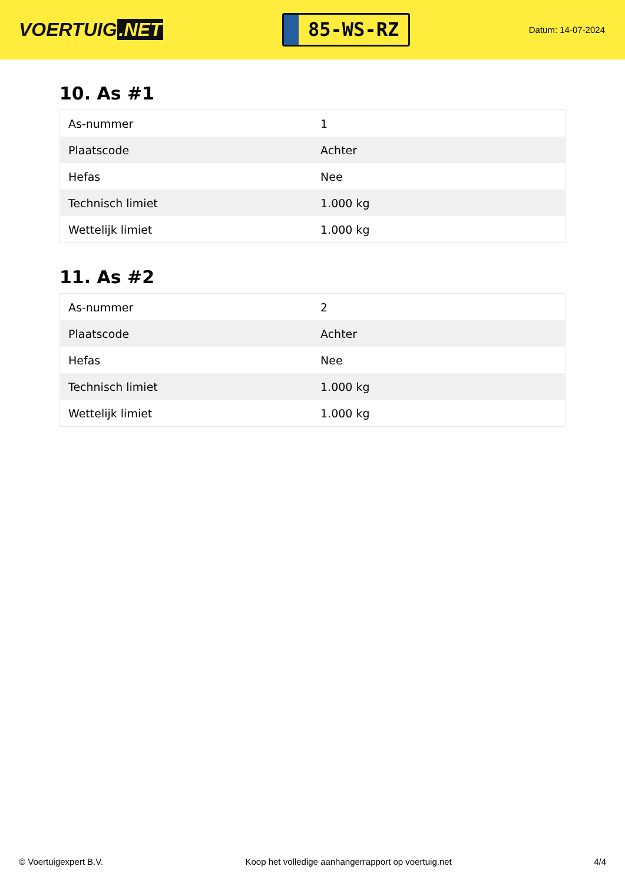VOERTUIG.NET
85-WS-RZ
Datum: 14-07-2024
10. As #1
| As-nummer | 1 |
| Plaatscode | Achter |
| Hefas | Nee |
| Technisch limiet | 1.000 kg |
| Wettelijk limiet | 1.000 kg |
11. As #2
| As-nummer | 2 |
| Plaatscode | Achter |
| Hefas | Nee |
| Technisch limiet | 1.000 kg |
| Wettelijk limiet | 1.000 kg |
© Voertuigexpert B.V. Koop het volledige aanhangerrapport op voertuig.net 4/4